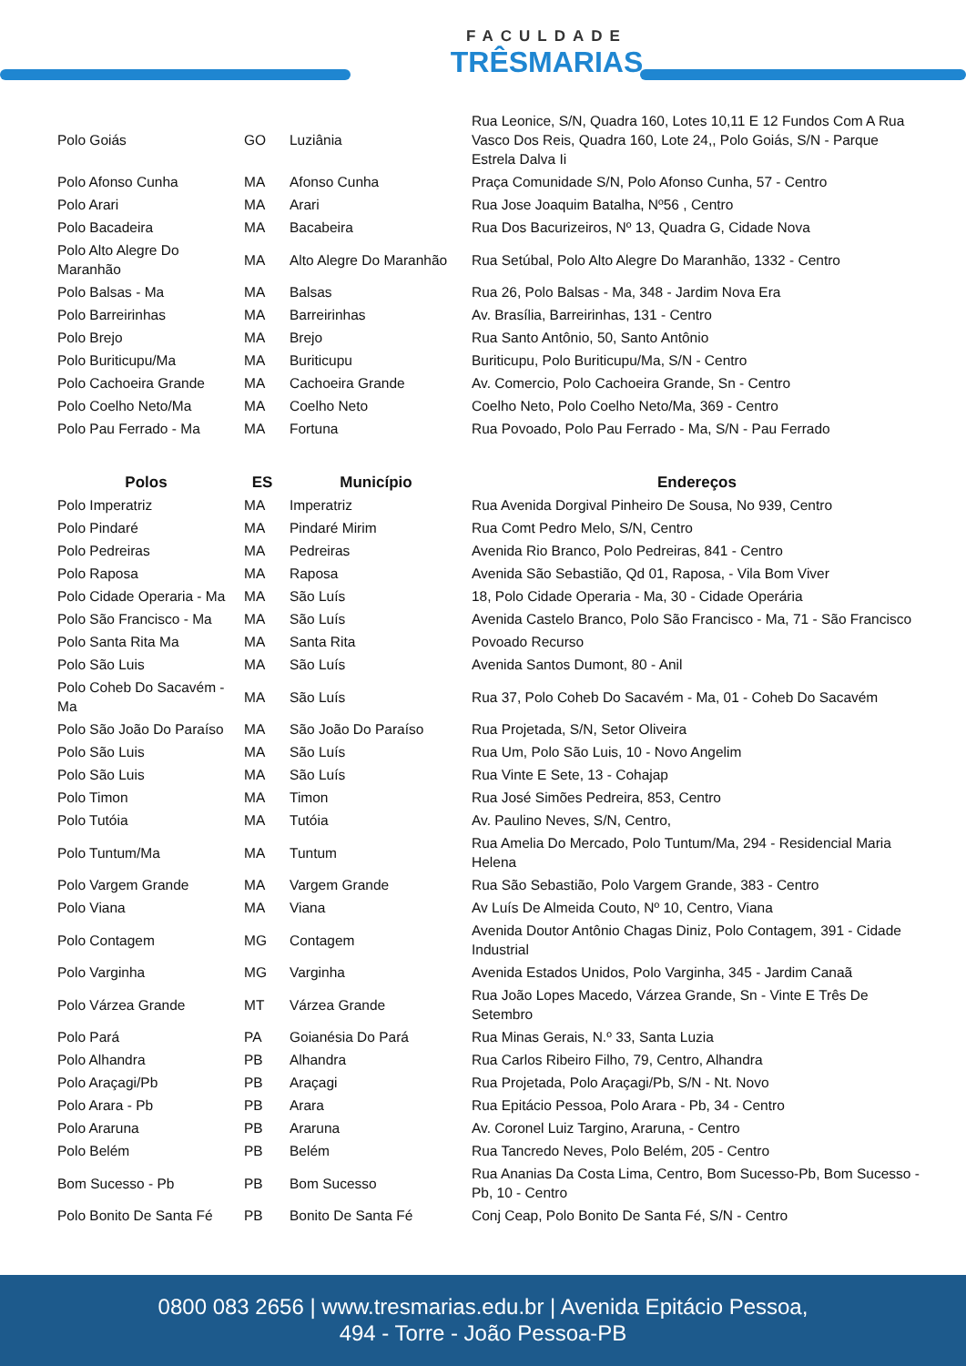FACULDADE
TRÊSMARIAS
| Polo Goiás | GO | Luziânia | Rua Leonice, S/N, Quadra 160, Lotes 10,11 E 12 Fundos Com A Rua Vasco Dos Reis, Quadra 160, Lote 24,, Polo Goiás, S/N - Parque Estrela Dalva Ii |
| Polo Afonso Cunha | MA | Afonso Cunha | Praça Comunidade S/N, Polo Afonso Cunha, 57 - Centro |
| Polo Arari | MA | Arari | Rua Jose Joaquim Batalha, Nº56 , Centro |
| Polo Bacadeira | MA | Bacabeira | Rua Dos Bacurizeiros, Nº 13, Quadra G, Cidade Nova |
| Polo Alto Alegre Do Maranhão | MA | Alto Alegre Do Maranhão | Rua Setúbal, Polo Alto Alegre Do Maranhão, 1332 - Centro |
| Polo Balsas - Ma | MA | Balsas | Rua 26, Polo Balsas - Ma, 348 - Jardim Nova Era |
| Polo Barreirinhas | MA | Barreirinhas | Av. Brasília, Barreirinhas, 131 - Centro |
| Polo Brejo | MA | Brejo | Rua Santo Antônio, 50, Santo Antônio |
| Polo Buriticupu/Ma | MA | Buriticupu | Buriticupu, Polo Buriticupu/Ma, S/N - Centro |
| Polo Cachoeira Grande | MA | Cachoeira Grande | Av. Comercio, Polo Cachoeira Grande, Sn - Centro |
| Polo Coelho Neto/Ma | MA | Coelho Neto | Coelho Neto, Polo Coelho Neto/Ma, 369 - Centro |
| Polo Pau Ferrado - Ma | MA | Fortuna | Rua Povoado, Polo Pau Ferrado - Ma, S/N - Pau Ferrado |
| Polos | ES | Município | Endereços |
| Polo Imperatriz | MA | Imperatriz | Rua Avenida Dorgival Pinheiro De Sousa, No 939, Centro |
| Polo Pindaré | MA | Pindaré Mirim | Rua Comt Pedro Melo, S/N, Centro |
| Polo Pedreiras | MA | Pedreiras | Avenida Rio Branco, Polo Pedreiras, 841 - Centro |
| Polo Raposa | MA | Raposa | Avenida São Sebastião, Qd 01, Raposa, - Vila Bom Viver |
| Polo Cidade Operaria - Ma | MA | São Luís | 18, Polo Cidade Operaria - Ma, 30 - Cidade Operária |
| Polo São Francisco - Ma | MA | São Luís | Avenida Castelo Branco, Polo São Francisco - Ma, 71 - São Francisco |
| Polo Santa Rita Ma | MA | Santa Rita | Povoado Recurso |
| Polo São Luis | MA | São Luís | Avenida Santos Dumont, 80 - Anil |
| Polo Coheb Do Sacavém - Ma | MA | São Luís | Rua 37, Polo Coheb Do Sacavém - Ma, 01 - Coheb Do Sacavém |
| Polo São João Do Paraíso | MA | São João Do Paraíso | Rua Projetada, S/N, Setor Oliveira |
| Polo São Luis | MA | São Luís | Rua Um, Polo São Luis, 10 - Novo Angelim |
| Polo São Luis | MA | São Luís | Rua Vinte E Sete, 13 - Cohajap |
| Polo Timon | MA | Timon | Rua José Simões Pedreira, 853, Centro |
| Polo Tutóia | MA | Tutóia | Av. Paulino Neves, S/N, Centro, |
| Polo Tuntum/Ma | MA | Tuntum | Rua Amelia Do Mercado, Polo Tuntum/Ma, 294 - Residencial Maria Helena |
| Polo Vargem Grande | MA | Vargem Grande | Rua São Sebastião, Polo Vargem Grande, 383 - Centro |
| Polo Viana | MA | Viana | Av Luís De Almeida Couto, Nº 10, Centro, Viana |
| Polo Contagem | MG | Contagem | Avenida Doutor Antônio Chagas Diniz, Polo Contagem, 391 - Cidade Industrial |
| Polo Varginha | MG | Varginha | Avenida Estados Unidos, Polo Varginha, 345 - Jardim Canaã |
| Polo Várzea Grande | MT | Várzea Grande | Rua João Lopes Macedo, Várzea Grande, Sn - Vinte E Três De Setembro |
| Polo Pará | PA | Goianésia Do Pará | Rua Minas Gerais, N.º 33, Santa Luzia |
| Polo Alhandra | PB | Alhandra | Rua Carlos Ribeiro Filho, 79, Centro, Alhandra |
| Polo Araçagi/Pb | PB | Araçagi | Rua Projetada, Polo Araçagi/Pb, S/N - Nt. Novo |
| Polo Arara - Pb | PB | Arara | Rua Epitácio Pessoa, Polo Arara - Pb, 34 - Centro |
| Polo Araruna | PB | Araruna | Av. Coronel Luiz Targino, Araruna, - Centro |
| Polo Belém | PB | Belém | Rua Tancredo Neves, Polo Belém, 205 - Centro |
| Bom Sucesso - Pb | PB | Bom Sucesso | Rua Ananias Da Costa Lima, Centro, Bom Sucesso-Pb, Bom Sucesso - Pb, 10 - Centro |
| Polo Bonito De Santa Fé | PB | Bonito De Santa Fé | Conj Ceap, Polo Bonito De Santa Fé, S/N - Centro |
0800 083 2656 | www.tresmarias.edu.br | Avenida Epitácio Pessoa,
494 - Torre - João Pessoa-PB